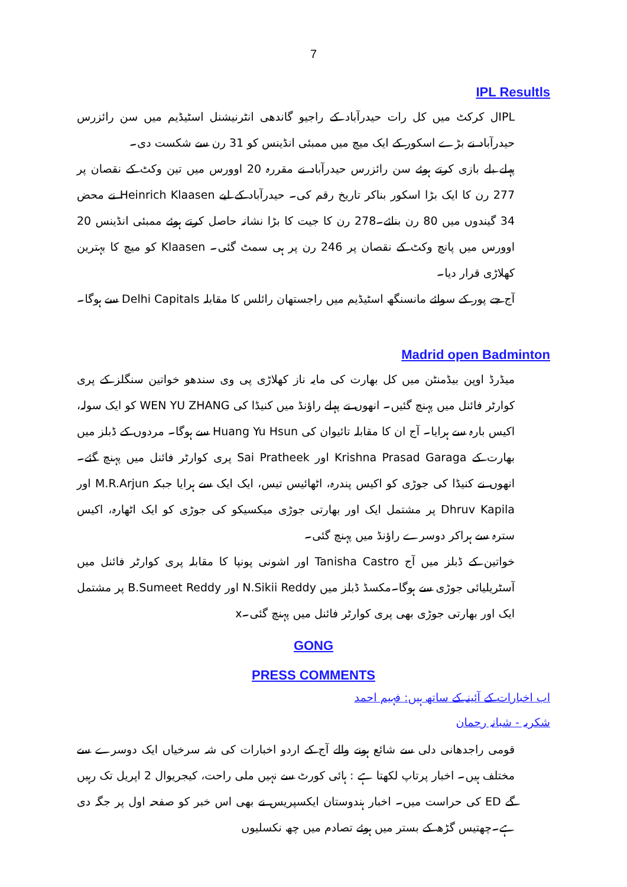7
IPL Resultls
IPLل کرکٹ میں کل رات حیدرآباد کے راجیو گاندھی انٹرنیشنل اسٹیڈیم میں سن رائزرس حیدرآباد نے بڑے اسکور کے ایک میچ میں ممبئی انڈینس کو 31 رن سے شکست دی۔
پہلے بلے بازی کرتے ہوئے سن رائزرس حیدرآباد نے مقررہ 20 اوورس میں تین وکٹ کے نقصان پر 277 رن کا ایک بڑا اسکور بناکر تاریخ رقم کی۔ حیدرآباد کے لیے Heinrich Klaasen نے محض 34 گیندوں میں 80 رن بنائے۔278 رن کا جیت کا بڑا نشانہ حاصل کرتے ہوئے ممبئی انڈینس 20 اوورس میں پانچ وکٹ کے نقصان پر 246 رن پر ہی سمٹ گئی۔ Klaasen کو میچ کا بہترین کھلاڑی قرار دیا۔
آج جے پور کے سوائے مانسنگھ اسٹیڈیم میں راجستھان رائلس کا مقابلہ Delhi Capitals سے ہوگا۔
Madrid open Badminton
میڈرڈ اوپن بیڈمنٹن میں کل بھارت کی مایہ ناز کھلاڑی پی وی سندھو خواتین سنگلز کے پری کوارٹر فائنل میں پہنچ گئیں۔ انھوں نے پہلے راؤنڈ میں کنیڈا کی WEN YU ZHANG کو ایک سولہ، اکیس بارہ سے ہرایا۔ آج ان کا مقابلہ تائیوان کی Huang Yu Hsun سے ہوگا۔ مردوں کے ڈبلز میں بھارت کے Krishna Prasad Garaga اور Sai Pratheek پری کوارٹر فائنل میں پہنچ گئے۔ انھوں نے کنیڈا کی جوڑی کو اکیس پندرہ، اٹھائیس تیس، ایک ایک سے ہرایا جبکہ M.R.Arjun اور Dhruv Kapila پر مشتمل ایک اور بھارتی جوڑی میکسیکو کی جوڑی کو ایک اٹھارہ، اکیس سترہ سے ہراکر دوسرے راؤنڈ میں پہنچ گئی۔
خواتین کے ڈبلز میں آج Tanisha Castro اور اشونی پونپا کا مقابلہ پری کوارٹر فائنل میں آسٹریلیائی جوڑی سے ہوگا۔مکسڈ ڈبلز میں N.Sikii Reddy اور B.Sumeet Reddy پر مشتمل ایک اور بھارتی جوڑی بھی پری کوارٹر فائنل میں پہنچ گئی۔x
GONG
PRESS COMMENTS
اب اخبارات کے آئینہ کے ساتھ ہیں: فہیم احمد
شکریہ - شبانہ رحمان
قومی راجدھانی دلی سے شائع ہونے والے آج کے اردو اخبارات کی شہ سرخیاں ایک دوسرے سے مختلف ہیں۔ اخبار پرتاپ لکھتا ہے : ہائی کورٹ سے نہیں ملی راحت، کیجریوال 2 اپریل تک رہیں گے ED کی حراست میں۔ اخبار ہندوستان ایکسپریس نے بھی اس خبر کو صفحہ اول پر جگہ دی ہے۔چھتیس گڑھ کے بستر میں ہوئے تصادم میں چھ نکسلیوں